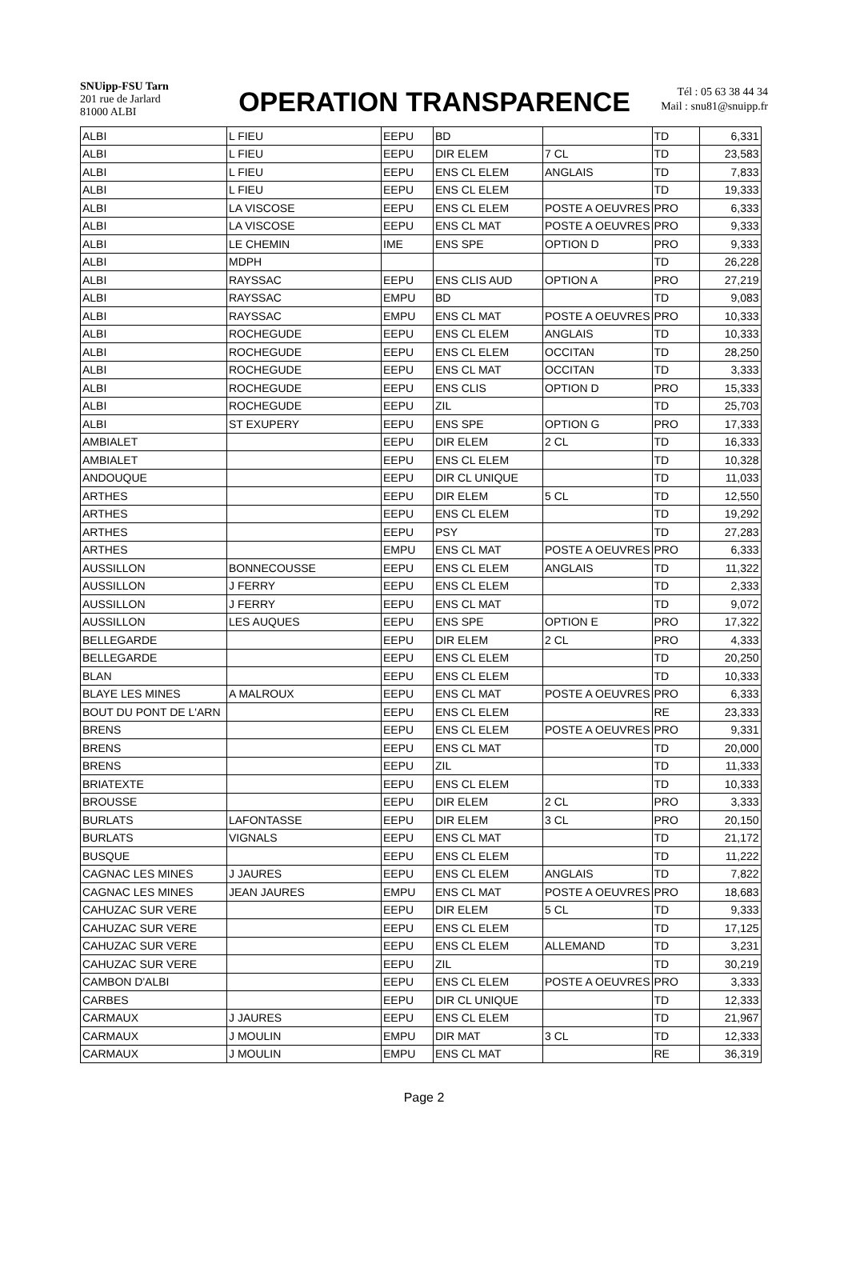SNUipp-FSU Tarn
201 rue de Jarlard
81000 ALBI
OPERATION TRANSPARENCE
Tél : 05 63 38 44 34
Mail : snu81@snuipp.fr
| ALBI | L FIEU | EEPU | BD | | TD | 6,331 |
| ALBI | L FIEU | EEPU | DIR ELEM | 7 CL | TD | 23,583 |
| ALBI | L FIEU | EEPU | ENS CL ELEM | ANGLAIS | TD | 7,833 |
| ALBI | L FIEU | EEPU | ENS CL ELEM | | TD | 19,333 |
| ALBI | LA VISCOSE | EEPU | ENS CL ELEM | POSTE A OEUVRES | PRO | 6,333 |
| ALBI | LA VISCOSE | EEPU | ENS CL MAT | POSTE A OEUVRES | PRO | 9,333 |
| ALBI | LE CHEMIN | IME | ENS SPE | OPTION D | PRO | 9,333 |
| ALBI | MDPH | | | | TD | 26,228 |
| ALBI | RAYSSAC | EEPU | ENS CLIS AUD | OPTION A | PRO | 27,219 |
| ALBI | RAYSSAC | EMPU | BD | | TD | 9,083 |
| ALBI | RAYSSAC | EMPU | ENS CL MAT | POSTE A OEUVRES | PRO | 10,333 |
| ALBI | ROCHEGUDE | EEPU | ENS CL ELEM | ANGLAIS | TD | 10,333 |
| ALBI | ROCHEGUDE | EEPU | ENS CL ELEM | OCCITAN | TD | 28,250 |
| ALBI | ROCHEGUDE | EEPU | ENS CL MAT | OCCITAN | TD | 3,333 |
| ALBI | ROCHEGUDE | EEPU | ENS CLIS | OPTION D | PRO | 15,333 |
| ALBI | ROCHEGUDE | EEPU | ZIL | | TD | 25,703 |
| ALBI | ST EXUPERY | EEPU | ENS SPE | OPTION G | PRO | 17,333 |
| AMBIALET | | EEPU | DIR ELEM | 2 CL | TD | 16,333 |
| AMBIALET | | EEPU | ENS CL ELEM | | TD | 10,328 |
| ANDOUQUE | | EEPU | DIR CL UNIQUE | | TD | 11,033 |
| ARTHES | | EEPU | DIR ELEM | 5 CL | TD | 12,550 |
| ARTHES | | EEPU | ENS CL ELEM | | TD | 19,292 |
| ARTHES | | EEPU | PSY | | TD | 27,283 |
| ARTHES | | EMPU | ENS CL MAT | POSTE A OEUVRES | PRO | 6,333 |
| AUSSILLON | BONNECOUSSE | EEPU | ENS CL ELEM | ANGLAIS | TD | 11,322 |
| AUSSILLON | J FERRY | EEPU | ENS CL ELEM | | TD | 2,333 |
| AUSSILLON | J FERRY | EEPU | ENS CL MAT | | TD | 9,072 |
| AUSSILLON | LES AUQUES | EEPU | ENS SPE | OPTION E | PRO | 17,322 |
| BELLEGARDE | | EEPU | DIR ELEM | 2 CL | PRO | 4,333 |
| BELLEGARDE | | EEPU | ENS CL ELEM | | TD | 20,250 |
| BLAN | | EEPU | ENS CL ELEM | | TD | 10,333 |
| BLAYE LES MINES | A MALROUX | EEPU | ENS CL MAT | POSTE A OEUVRES | PRO | 6,333 |
| BOUT DU PONT DE L'ARN | | EEPU | ENS CL ELEM | | RE | 23,333 |
| BRENS | | EEPU | ENS CL ELEM | POSTE A OEUVRES | PRO | 9,331 |
| BRENS | | EEPU | ENS CL MAT | | TD | 20,000 |
| BRENS | | EEPU | ZIL | | TD | 11,333 |
| BRIATEXTE | | EEPU | ENS CL ELEM | | TD | 10,333 |
| BROUSSE | | EEPU | DIR ELEM | 2 CL | PRO | 3,333 |
| BURLATS | LAFONTASSE | EEPU | DIR ELEM | 3 CL | PRO | 20,150 |
| BURLATS | VIGNALS | EEPU | ENS CL MAT | | TD | 21,172 |
| BUSQUE | | EEPU | ENS CL ELEM | | TD | 11,222 |
| CAGNAC LES MINES | J JAURES | EEPU | ENS CL ELEM | ANGLAIS | TD | 7,822 |
| CAGNAC LES MINES | JEAN JAURES | EMPU | ENS CL MAT | POSTE A OEUVRES | PRO | 18,683 |
| CAHUZAC SUR VERE | | EEPU | DIR ELEM | 5 CL | TD | 9,333 |
| CAHUZAC SUR VERE | | EEPU | ENS CL ELEM | | TD | 17,125 |
| CAHUZAC SUR VERE | | EEPU | ENS CL ELEM | ALLEMAND | TD | 3,231 |
| CAHUZAC SUR VERE | | EEPU | ZIL | | TD | 30,219 |
| CAMBON D'ALBI | | EEPU | ENS CL ELEM | POSTE A OEUVRES | PRO | 3,333 |
| CARBES | | EEPU | DIR CL UNIQUE | | TD | 12,333 |
| CARMAUX | J JAURES | EEPU | ENS CL ELEM | | TD | 21,967 |
| CARMAUX | J MOULIN | EMPU | DIR MAT | 3 CL | TD | 12,333 |
| CARMAUX | J MOULIN | EMPU | ENS CL MAT | | RE | 36,319 |
Page 2